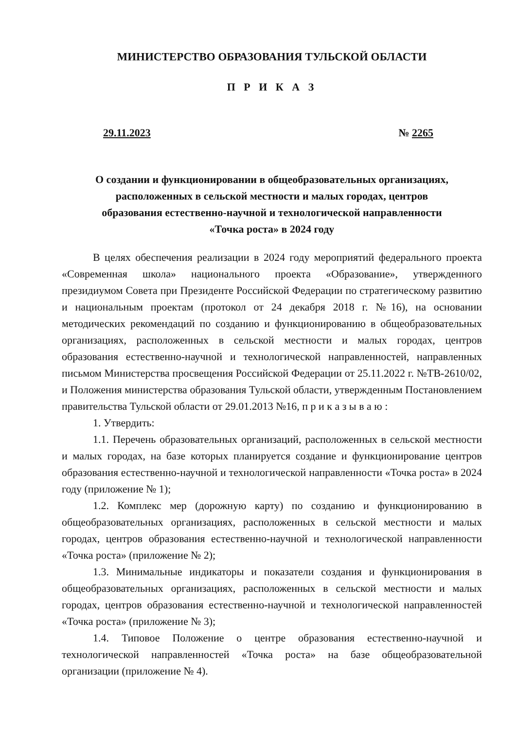МИНИСТЕРСТВО ОБРАЗОВАНИЯ ТУЛЬСКОЙ ОБЛАСТИ
П Р И К А З
29.11.2023 № 2265
О создании и функционировании в общеобразовательных организациях,
расположенных в сельской местности и малых городах, центров
образования естественно-научной и технологической направленности
«Точка роста» в 2024 году
В целях обеспечения реализации в 2024 году мероприятий федерального проекта «Современная школа» национального проекта «Образование», утвержденного президиумом Совета при Президенте Российской Федерации по стратегическому развитию и национальным проектам (протокол от 24 декабря 2018 г. №16), на основании методических рекомендаций по созданию и функционированию в общеобразовательных организациях, расположенных в сельской местности и малых городах, центров образования естественно-научной и технологической направленностей, направленных письмом Министерства просвещения Российской Федерации от 25.11.2022 г. №ТВ-2610/02, и Положения министерства образования Тульской области, утвержденным Постановлением правительства Тульской области от 29.01.2013 №16, п р и к а з ы в а ю :
1. Утвердить:
1.1. Перечень образовательных организаций, расположенных в сельской местности и малых городах, на базе которых планируется создание и функционирование центров образования естественно-научной и технологической направленности «Точка роста» в 2024 году (приложение № 1);
1.2. Комплекс мер (дорожную карту) по созданию и функционированию в общеобразовательных организациях, расположенных в сельской местности и малых городах, центров образования естественно-научной и технологической направленности «Точка роста» (приложение № 2);
1.3. Минимальные индикаторы и показатели создания и функционирования в общеобразовательных организациях, расположенных в сельской местности и малых городах, центров образования естественно-научной и технологической направленностей «Точка роста» (приложение № 3);
1.4. Типовое Положение о центре образования естественно-научной и технологической направленностей «Точка роста» на базе общеобразовательной организации (приложение № 4).